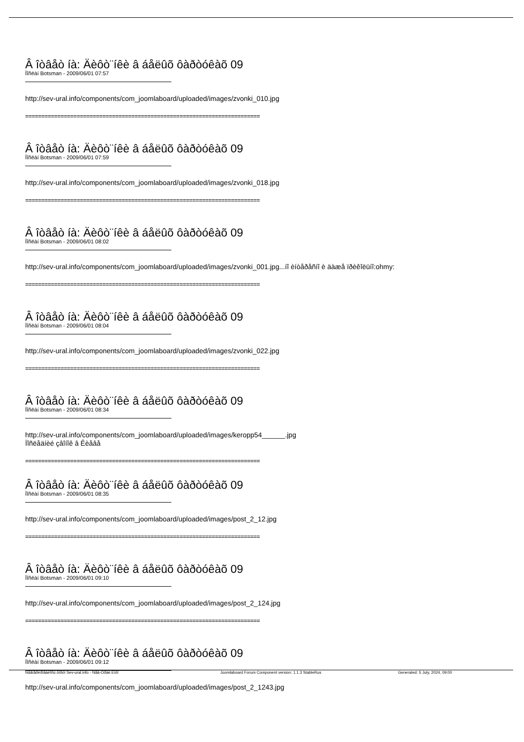Â îòâåò íà: Äèôò¨íêè â áåëûõ ôàðòóêàõ 09
Ïîñëàí Botsman - 2009/06/01 07:57
http://sev-ural.info/components/com_joomlaboard/uploaded/images/zvonki_010.jpg
=========================================================================
Â îòâåò íà: Äèôò¨íêè â áåëûõ ôàðòóêàõ 09
Ïîñëàí Botsman - 2009/06/01 07:59
http://sev-ural.info/components/com_joomlaboard/uploaded/images/zvonki_018.jpg
=========================================================================
Â îòâåò íà: Äèôò¨íêè â áåëûõ ôàðòóêàõ 09
Ïîñëàí Botsman - 2009/06/01 08:02
http://sev-ural.info/components/com_joomlaboard/uploaded/images/zvonki_001.jpg...íî èíòåðåñíî è äàæå ïðèêîëüíî:ohmy:
=========================================================================
Â îòâåò íà: Äèôò¨íêè â áåëûõ ôàðòóêàõ 09
Ïîñëàí Botsman - 2009/06/01 08:04
http://sev-ural.info/components/com_joomlaboard/uploaded/images/zvonki_022.jpg
=========================================================================
Â îòâåò íà: Äèôò¨íêè â áåëûõ ôàðòóêàõ 09
Ïîñëàí Botsman - 2009/06/01 08:34
http://sev-ural.info/components/com_joomlaboard/uploaded/images/keropp54______.jpg
Ïîñëåäíèé çâîíîê â Êèåâå
=========================================================================
Â îòâåò íà: Äèôò¨íêè â áåëûõ ôàðòóêàõ 09
Ïîñëàí Botsman - 2009/06/01 08:35
http://sev-ural.info/components/com_joomlaboard/uploaded/images/post_2_12.jpg
=========================================================================
Â îòâåò íà: Äèôò¨íêè â áåëûõ ôàðòóêàõ 09
Ïîñëàí Botsman - 2009/06/01 09:10
http://sev-ural.info/components/com_joomlaboard/uploaded/images/post_2_124.jpg
=========================================================================
Â îòâåò íà: Äèôò¨íêè â áåëûõ ôàðòóêàõ 09
Ïîñëàí Botsman - 2009/06/01 09:12
http://sev-ural.info/components/com_joomlaboard/uploaded/images/post_2_1243.jpg
Ñãåíåðèðîâàëîñü ôîðóì Sev-ural.info - Ñåâ-Óðàë.Èíôî Joomlaboard Forum Component version: 1.1.3 StableRus Generated: 5 July, 2024, 09:00